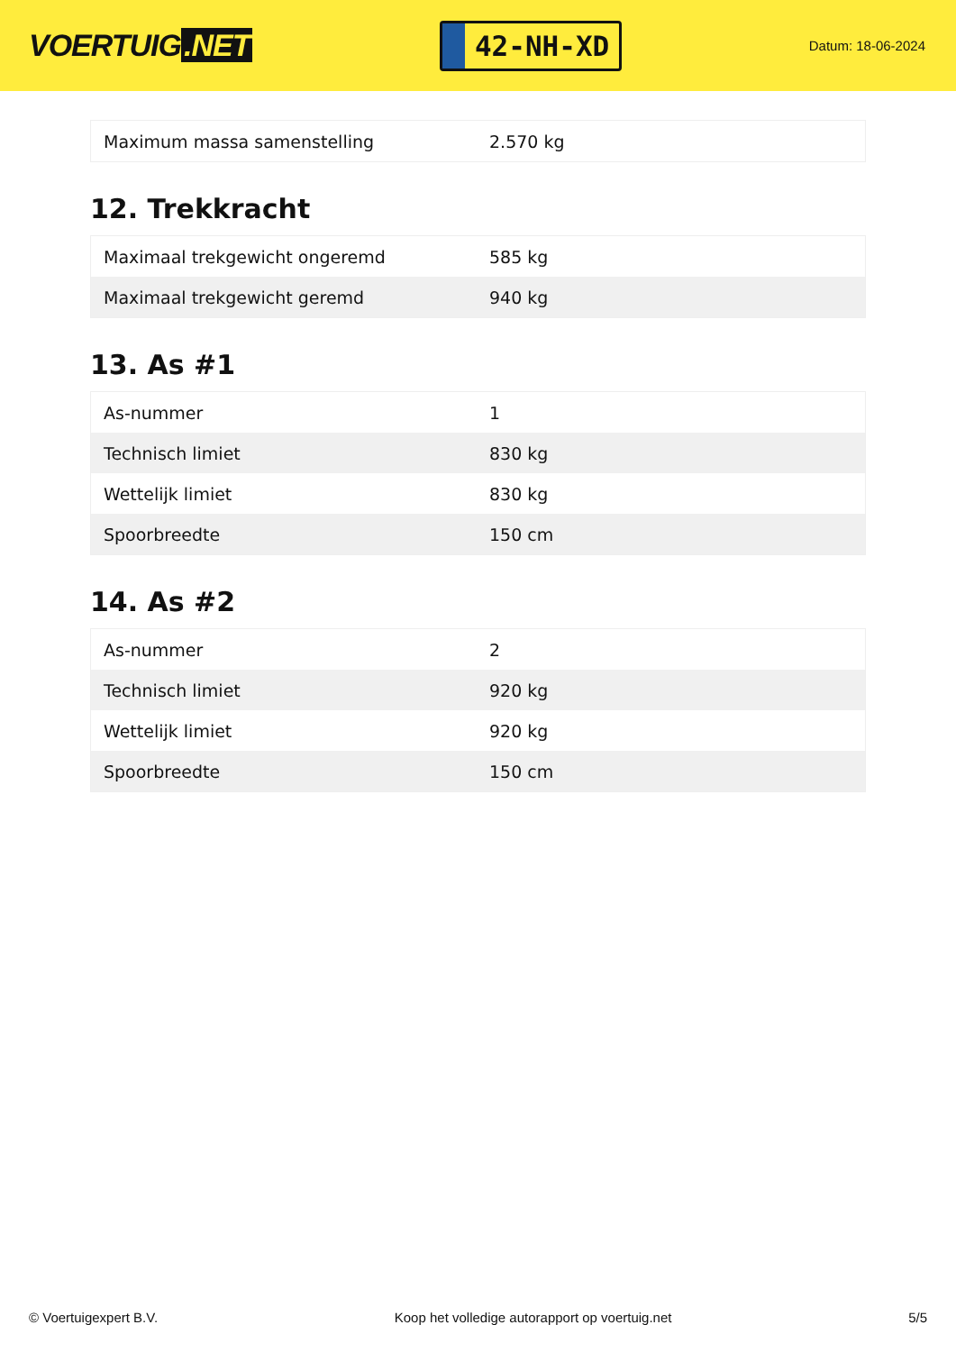VOERTUIG.NET
42-NH-XD
Datum: 18-06-2024
| Maximum massa samenstelling | 2.570 kg |
12. Trekkracht
| Maximaal trekgewicht ongeremd | 585 kg |
| Maximaal trekgewicht geremd | 940 kg |
13. As #1
| As-nummer | 1 |
| Technisch limiet | 830 kg |
| Wettelijk limiet | 830 kg |
| Spoorbreedte | 150 cm |
14. As #2
| As-nummer | 2 |
| Technisch limiet | 920 kg |
| Wettelijk limiet | 920 kg |
| Spoorbreedte | 150 cm |
© Voertuigexpert B.V. Koop het volledige autorapport op voertuig.net 5/5